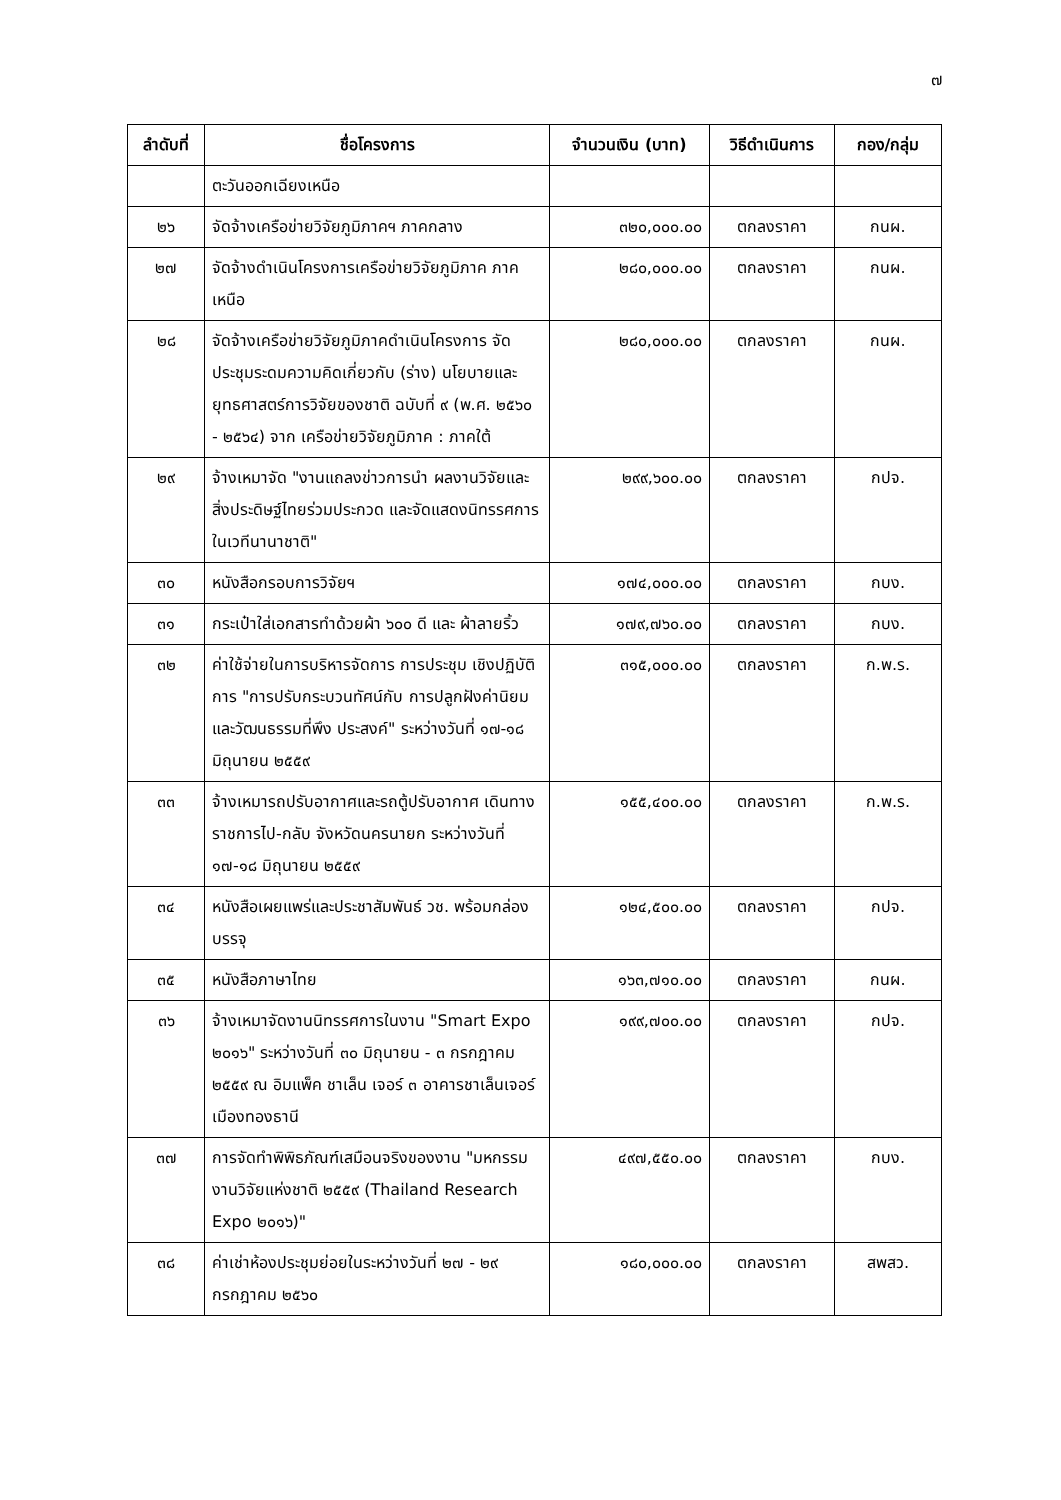๗
| ลำดับที่ | ชื่อโครงการ | จำนวนเงิน (บาท) | วิธีดำเนินการ | กอง/กลุ่ม |
| --- | --- | --- | --- | --- |
| | ตะวันออกเฉียงเหนือ | | | |
| ๒๖ | จัดจ้างเครือข่ายวิจัยภูมิภาคฯ ภาคกลาง | ๓๒๐,๐๐๐.๐๐ | ตกลงราคา | กนผ. |
| ๒๗ | จัดจ้างดำเนินโครงการเครือข่ายวิจัยภูมิภาค ภาคเหนือ | ๒๘๐,๐๐๐.๐๐ | ตกลงราคา | กนผ. |
| ๒๘ | จัดจ้างเครือข่ายวิจัยภูมิภาคดำเนินโครงการ จัดประชุมระดมความคิดเกี่ยวกับ (ร่าง) นโยบายและยุทธศาสตร์การวิจัยของชาติ ฉบับที่ ๙ (พ.ศ. ๒๕๖๐ - ๒๕๖๔) จาก เครือข่ายวิจัยภูมิภาค : ภาคใต้ | ๒๘๐,๐๐๐.๐๐ | ตกลงราคา | กนผ. |
| ๒๙ | จ้างเหมาจัด "งานแถลงข่าวการนำ ผลงานวิจัยและสิ่งประดิษฐ์ไทยร่วมประกวด และจัดแสดงนิทรรศการในเวทีนานาชาติ" | ๒๙๙,๖๐๐.๐๐ | ตกลงราคา | กปจ. |
| ๓๐ | หนังสือกรอบการวิจัยฯ | ๑๗๔,๐๐๐.๐๐ | ตกลงราคา | กบง. |
| ๓๑ | กระเป๋าใส่เอกสารทำด้วยผ้า ๖๐๐ ดี และ ผ้าลายริ้ว | ๑๗๙,๗๖๐.๐๐ | ตกลงราคา | กบง. |
| ๓๒ | ค่าใช้จ่ายในการบริหารจัดการ การประชุม เชิงปฏิบัติการ "การปรับกระบวนทัศน์กับ การปลูกฝังค่านิยมและวัฒนธรรมที่พึง ประสงค์" ระหว่างวันที่ ๑๗-๑๘ มิถุนายน ๒๕๕๙ | ๓๑๕,๐๐๐.๐๐ | ตกลงราคา | ก.พ.ร. |
| ๓๓ | จ้างเหมารถปรับอากาศและรถตู้ปรับอากาศ เดินทางราชการไป-กลับ จังหวัดนครนายก ระหว่างวันที่ ๑๗-๑๘ มิถุนายน ๒๕๕๙ | ๑๕๕,๔๐๐.๐๐ | ตกลงราคา | ก.พ.ร. |
| ๓๔ | หนังสือเผยแพร่และประชาสัมพันธ์ วช. พร้อมกล่องบรรจุ | ๑๒๔,๕๐๐.๐๐ | ตกลงราคา | กปจ. |
| ๓๕ | หนังสือภาษาไทย | ๑๖๓,๗๑๐.๐๐ | ตกลงราคา | กนผ. |
| ๓๖ | จ้างเหมาจัดงานนิทรรศการในงาน "Smart Expo ๒๐๑๖" ระหว่างวันที่ ๓๐ มิถุนายน - ๓ กรกฎาคม ๒๕๕๙ ณ อิมแพ็ค ชาเล็น เจอร์ ๓ อาคารชาเล็นเจอร์ เมืองทองธานี | ๑๙๙,๗๐๐.๐๐ | ตกลงราคา | กปจ. |
| ๓๗ | การจัดทำพิพิธภัณฑ์เสมือนจริงของงาน "มหกรรมงานวิจัยแห่งชาติ ๒๕๕๙ (Thailand Research Expo ๒๐๑๖)" | ๔๙๗,๕๕๐.๐๐ | ตกลงราคา | กบง. |
| ๓๘ | ค่าเช่าห้องประชุมย่อยในระหว่างวันที่ ๒๗ - ๒๙ กรกฎาคม ๒๕๖๐ | ๑๘๐,๐๐๐.๐๐ | ตกลงราคา | สพสว. |